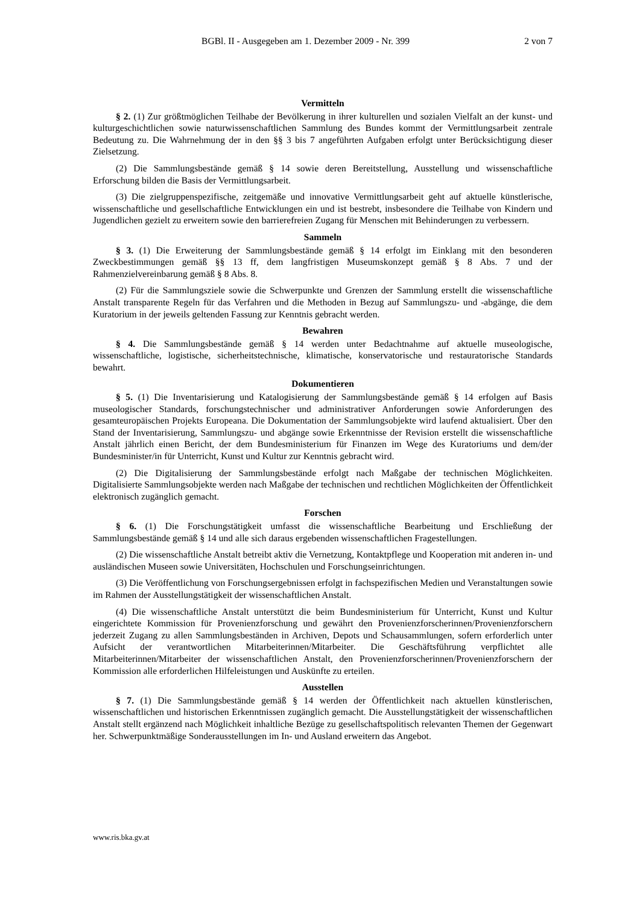BGBl. II - Ausgegeben am 1. Dezember 2009 - Nr. 399 2 von 7
Vermitteln
§ 2. (1) Zur größtmöglichen Teilhabe der Bevölkerung in ihrer kulturellen und sozialen Vielfalt an der kunst- und kulturgeschichtlichen sowie naturwissenschaftlichen Sammlung des Bundes kommt der Vermittlungsarbeit zentrale Bedeutung zu. Die Wahrnehmung der in den §§ 3 bis 7 angeführten Aufgaben erfolgt unter Berücksichtigung dieser Zielsetzung.
(2) Die Sammlungsbestände gemäß § 14 sowie deren Bereitstellung, Ausstellung und wissenschaftliche Erforschung bilden die Basis der Vermittlungsarbeit.
(3) Die zielgruppenspezifische, zeitgemäße und innovative Vermittlungsarbeit geht auf aktuelle künstlerische, wissenschaftliche und gesellschaftliche Entwicklungen ein und ist bestrebt, insbesondere die Teilhabe von Kindern und Jugendlichen gezielt zu erweitern sowie den barrierefreien Zugang für Menschen mit Behinderungen zu verbessern.
Sammeln
§ 3. (1) Die Erweiterung der Sammlungsbestände gemäß § 14 erfolgt im Einklang mit den besonderen Zweckbestimmungen gemäß §§ 13 ff, dem langfristigen Museumskonzept gemäß § 8 Abs. 7 und der Rahmenzielvereinbarung gemäß § 8 Abs. 8.
(2) Für die Sammlungsziele sowie die Schwerpunkte und Grenzen der Sammlung erstellt die wissenschaftliche Anstalt transparente Regeln für das Verfahren und die Methoden in Bezug auf Sammlungszu- und -abgänge, die dem Kuratorium in der jeweils geltenden Fassung zur Kenntnis gebracht werden.
Bewahren
§ 4. Die Sammlungsbestände gemäß § 14 werden unter Bedachtnahme auf aktuelle museologische, wissenschaftliche, logistische, sicherheitstechnische, klimatische, konservatorische und restauratorische Standards bewahrt.
Dokumentieren
§ 5. (1) Die Inventarisierung und Katalogisierung der Sammlungsbestände gemäß § 14 erfolgen auf Basis museologischer Standards, forschungstechnischer und administrativer Anforderungen sowie Anforderungen des gesamteuropäischen Projekts Europeana. Die Dokumentation der Sammlungsobjekte wird laufend aktualisiert. Über den Stand der Inventarisierung, Sammlungszu- und abgänge sowie Erkenntnisse der Revision erstellt die wissenschaftliche Anstalt jährlich einen Bericht, der dem Bundesministerium für Finanzen im Wege des Kuratoriums und dem/der Bundesminister/in für Unterricht, Kunst und Kultur zur Kenntnis gebracht wird.
(2) Die Digitalisierung der Sammlungsbestände erfolgt nach Maßgabe der technischen Möglichkeiten. Digitalisierte Sammlungsobjekte werden nach Maßgabe der technischen und rechtlichen Möglichkeiten der Öffentlichkeit elektronisch zugänglich gemacht.
Forschen
§ 6. (1) Die Forschungstätigkeit umfasst die wissenschaftliche Bearbeitung und Erschließung der Sammlungsbestände gemäß § 14 und alle sich daraus ergebenden wissenschaftlichen Fragestellungen.
(2) Die wissenschaftliche Anstalt betreibt aktiv die Vernetzung, Kontaktpflege und Kooperation mit anderen in- und ausländischen Museen sowie Universitäten, Hochschulen und Forschungseinrichtungen.
(3) Die Veröffentlichung von Forschungsergebnissen erfolgt in fachspezifischen Medien und Veranstaltungen sowie im Rahmen der Ausstellungstätigkeit der wissenschaftlichen Anstalt.
(4) Die wissenschaftliche Anstalt unterstützt die beim Bundesministerium für Unterricht, Kunst und Kultur eingerichtete Kommission für Provenienzforschung und gewährt den Provenienzforscherinnen/Provenienzforschern jederzeit Zugang zu allen Sammlungsbeständen in Archiven, Depots und Schausammlungen, sofern erforderlich unter Aufsicht der verantwortlichen Mitarbeiterinnen/Mitarbeiter. Die Geschäftsführung verpflichtet alle Mitarbeiterinnen/Mitarbeiter der wissenschaftlichen Anstalt, den Provenienzforscherinnen/Provenienzforschern der Kommission alle erforderlichen Hilfeleistungen und Auskünfte zu erteilen.
Ausstellen
§ 7. (1) Die Sammlungsbestände gemäß § 14 werden der Öffentlichkeit nach aktuellen künstlerischen, wissenschaftlichen und historischen Erkenntnissen zugänglich gemacht. Die Ausstellungstätigkeit der wissenschaftlichen Anstalt stellt ergänzend nach Möglichkeit inhaltliche Bezüge zu gesellschaftspolitisch relevanten Themen der Gegenwart her. Schwerpunktmäßige Sonderausstellungen im In- und Ausland erweitern das Angebot.
www.ris.bka.gv.at